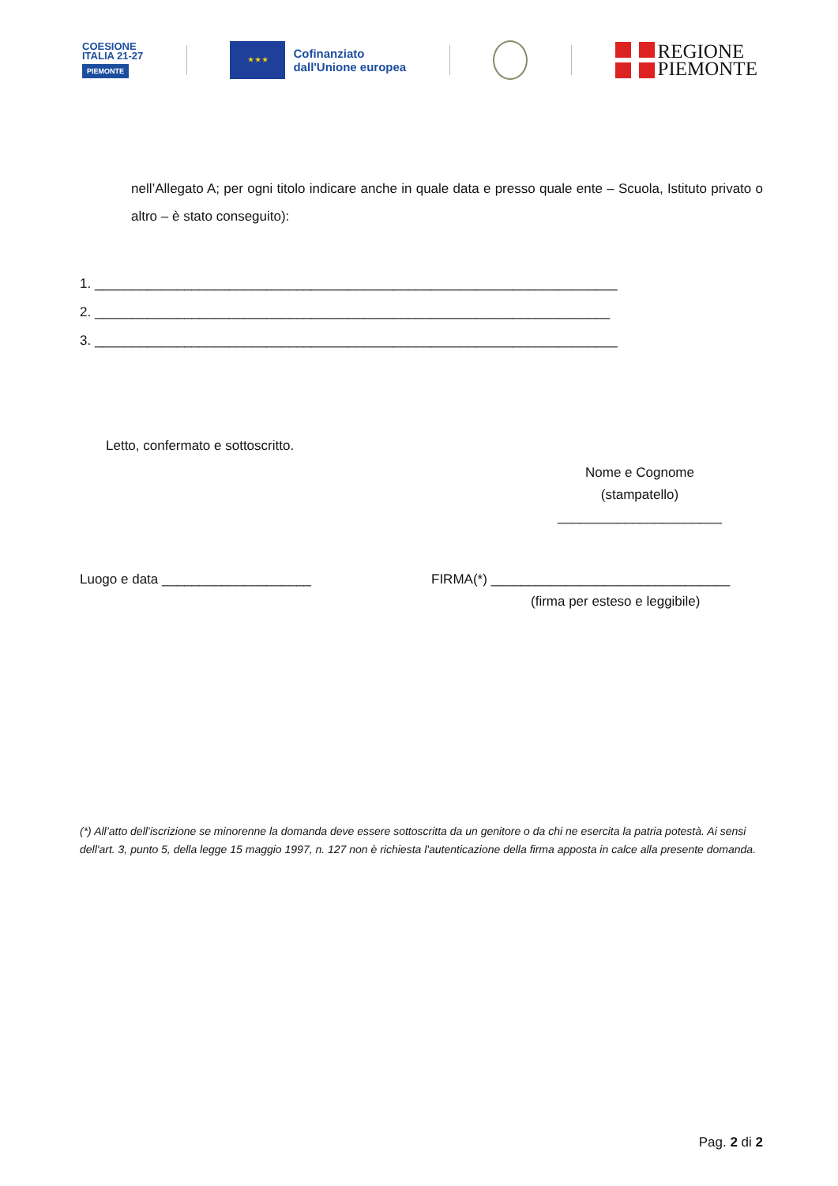COESIONE
ITALIA 21-27
PIEMONTE
★ ★ ★
Cofinanziato
dall'Unione europea
REGIONE
PIEMONTE
nell’Allegato A; per ogni titolo indicare anche in quale data e presso quale ente – Scuola, Istituto privato o altro – è stato conseguito):
1. ______________________________________________________________________
2. _____________________________________________________________________
3. ______________________________________________________________________
Letto, confermato e sottoscritto.
Nome e Cognome
(stampatello)
______________________
Luogo e data ____________________ FIRMA(*) ________________________________
(firma per esteso e leggibile)
(*) All’atto dell’iscrizione se minorenne la domanda deve essere sottoscritta da un genitore o da chi ne esercita la patria potestà. Ai sensi dell'art. 3, punto 5, della legge 15 maggio 1997, n. 127 non è richiesta l'autenticazione della firma apposta in calce alla presente domanda.
Pag. 2 di 2